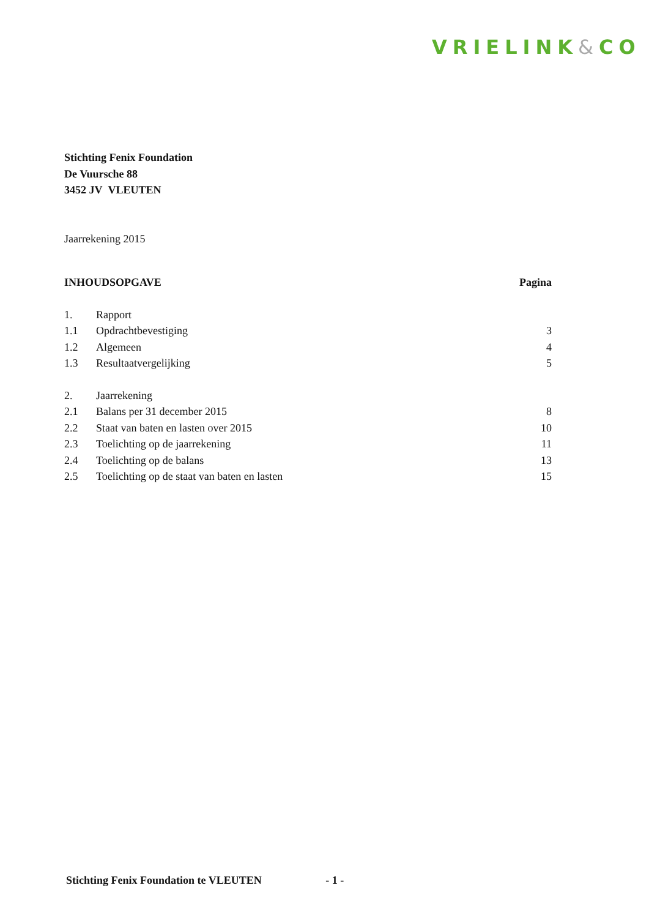VRIELINK&CO
Stichting Fenix Foundation
De Vuursche 88
3452 JV VLEUTEN
Jaarrekening 2015
| INHOUDSOPGAVE | | Pagina |
| --- | --- | --- |
| 1. | Rapport | |
| 1.1 | Opdrachtbevestiging | 3 |
| 1.2 | Algemeen | 4 |
| 1.3 | Resultaatvergelijking | 5 |
| 2. | Jaarrekening | |
| 2.1 | Balans per 31 december 2015 | 8 |
| 2.2 | Staat van baten en lasten over 2015 | 10 |
| 2.3 | Toelichting op de jaarrekening | 11 |
| 2.4 | Toelichting op de balans | 13 |
| 2.5 | Toelichting op de staat van baten en lasten | 15 |
Stichting Fenix Foundation te VLEUTEN - 1 -